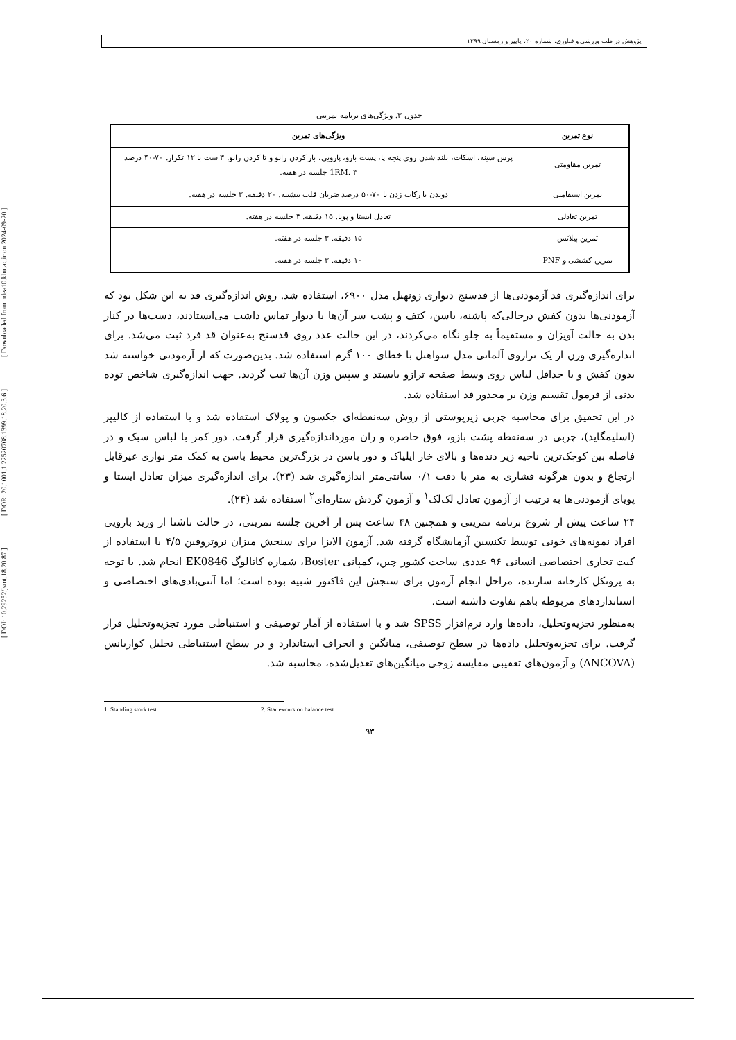[ DOI: 10.29252/jsmt.18.20.87 ] [ DOR: 20.1001.1.22520708.1399.18.20.3.6 ] [ Downloaded from ndea10.khu.ac.ir on 2024-09-20 ]
پژوهش در طب ورزشی و فناوری، شماره ۲۰، پاییز و زمستان ۱۳۹۹
جدول ۳. ویژگی‌های برنامه تمرینی
| نوع تمرین | ویژگی‌های تمرین |
| --- | --- |
| تمرین مقاومتی | پرس سینه، اسکات، بلند شدن روی پنجه پا، پشت بازو، پارویی، باز کردن زانو و تا کردن زانو. ۳ ست با ۱۲ تکرار. ۷۰-۴۰ درصد 1RM. ۳ جلسه در هفته. |
| تمرین استقامتی | دویدن یا رکاب زدن با ۷۰-۵۰ درصد ضربان قلب بیشینه. ۲۰ دقیقه. ۳ جلسه در هفته. |
| تمرین تعادلی | تعادل ایستا و پویا. ۱۵ دقیقه. ۳ جلسه در هفته. |
| تمرین پیلاتس | ۱۵ دقیقه. ۳ جلسه در هفته. |
| تمرین کششی و PNF | ۱۰ دقیقه. ۳ جلسه در هفته. |
برای اندازه‌گیری قد آزمودنی‌ها از قدسنج دیواری زونهیل مدل ۶۹۰۰، استفاده شد. روش اندازه‌گیری قد به این شکل بود که آزمودنی‌ها بدون کفش درحالی‌که پاشنه، باسن، کتف و پشت سر آن‌ها با دیوار تماس داشت می‌ایستادند، دست‌ها در کنار بدن به حالت آویزان و مستقیماً به جلو نگاه می‌کردند، در این حالت عدد روی قدسنج به‌عنوان قد فرد ثبت می‌شد. برای اندازه‌گیری وزن از یک ترازوی آلمانی مدل سواهنل با خطای ۱۰۰ گرم استفاده شد. بدین‌صورت که از آزمودنی خواسته شد بدون کفش و با حداقل لباس روی وسط صفحه ترازو بایستد و سپس وزن آن‌ها ثبت گردید. جهت اندازه‌گیری شاخص توده بدنی از فرمول تقسیم وزن بر مجذور قد استفاده شد.
در این تحقیق برای محاسبه چربی زیرپوستی از روش سه‌نقطه‌ای جکسون و پولاک استفاده شد و با استفاده از کالیپر (اسلیمگاید)، چربی در سه‌نقطه پشت بازو، فوق خاصره و ران مورداندازه‌گیری قرار گرفت. دور کمر با لباس سبک و در فاصله بین کوچک‌ترین ناحیه زیر دنده‌ها و بالای خار ایلیاک و دور باسن در بزرگ‌ترین محیط باسن به کمک متر نواری غیرقابل ارتجاع و بدون هرگونه فشاری به متر با دقت ۰/۱ سانتی‌متر اندازه‌گیری شد (۲۳). برای اندازه‌گیری میزان تعادل ایستا و پویای آزمودنی‌ها به ترتیب از آزمون تعادل لک‌لک<sup>۱</sup> و آزمون گردش ستاره‌ای<sup>۲</sup> استفاده شد (۲۴).
۲۴ ساعت پیش از شروع برنامه تمرینی و همچنین ۴۸ ساعت پس از آخرین جلسه تمرینی، در حالت ناشتا از ورید بازویی افراد نمونه‌های خونی توسط تکنسین آزمایشگاه گرفته شد. آزمون الایزا برای سنجش میزان نروتروفین ۴/۵ با استفاده از کیت تجاری اختصاصی انسانی ۹۶ عددی ساخت کشور چین، کمپانی Boster، شماره کاتالوگ EK0846 انجام شد. با توجه به پروتکل کارخانه سازنده، مراحل انجام آزمون برای سنجش این فاکتور شبیه بوده است؛ اما آنتی‌بادی‌های اختصاصی و استانداردهای مربوطه باهم تفاوت داشته است.
به‌منظور تجزیه‌وتحلیل، داده‌ها وارد نرم‌افزار SPSS شد و با استفاده از آمار توصیفی و استنباطی مورد تجزیه‌وتحلیل قرار گرفت. برای تجزیه‌وتحلیل داده‌ها در سطح توصیفی، میانگین و انحراف استاندارد و در سطح استنباطی تحلیل کواریانس (ANCOVA) و آزمون‌های تعقیبی مقایسه زوجی میانگین‌های تعدیل‌شده، محاسبه شد.
1. Standing stork test 2. Star excursion balance test
۹۳